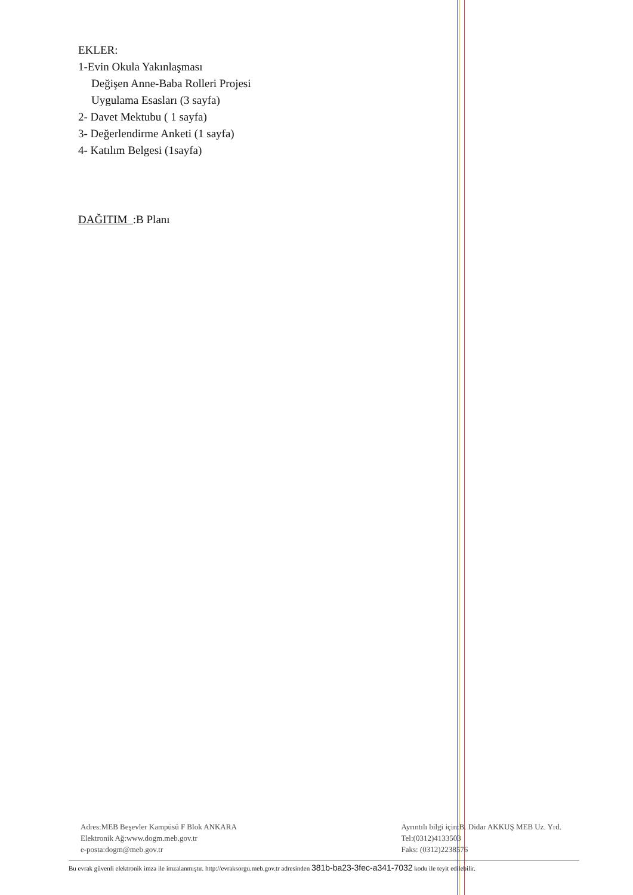EKLER:
1-Evin Okula Yakınlaşması
Değişen Anne-Baba Rolleri Projesi
Uygulama Esasları (3 sayfa)
2- Davet Mektubu ( 1 sayfa)
3- Değerlendirme Anketi (1 sayfa)
4- Katılım Belgesi (1sayfa)
DAĞITIM :B Planı
Adres:MEB Beşevler Kampüsü F Blok ANKARA
Elektronik Ağ:www.dogm.meb.gov.tr
e-posta:dogm@meb.gov.tr
Ayrıntılı bilgi için:B. Didar AKKUŞ MEB Uz. Yrd.
Tel:(0312)4133503
Faks: (0312)2238576
Bu evrak güvenli elektronik imza ile imzalanmıştır. http://evraksorgu.meb.gov.tr adresinden 381b-ba23-3fec-a341-7032 kodu ile teyit edilebilir.